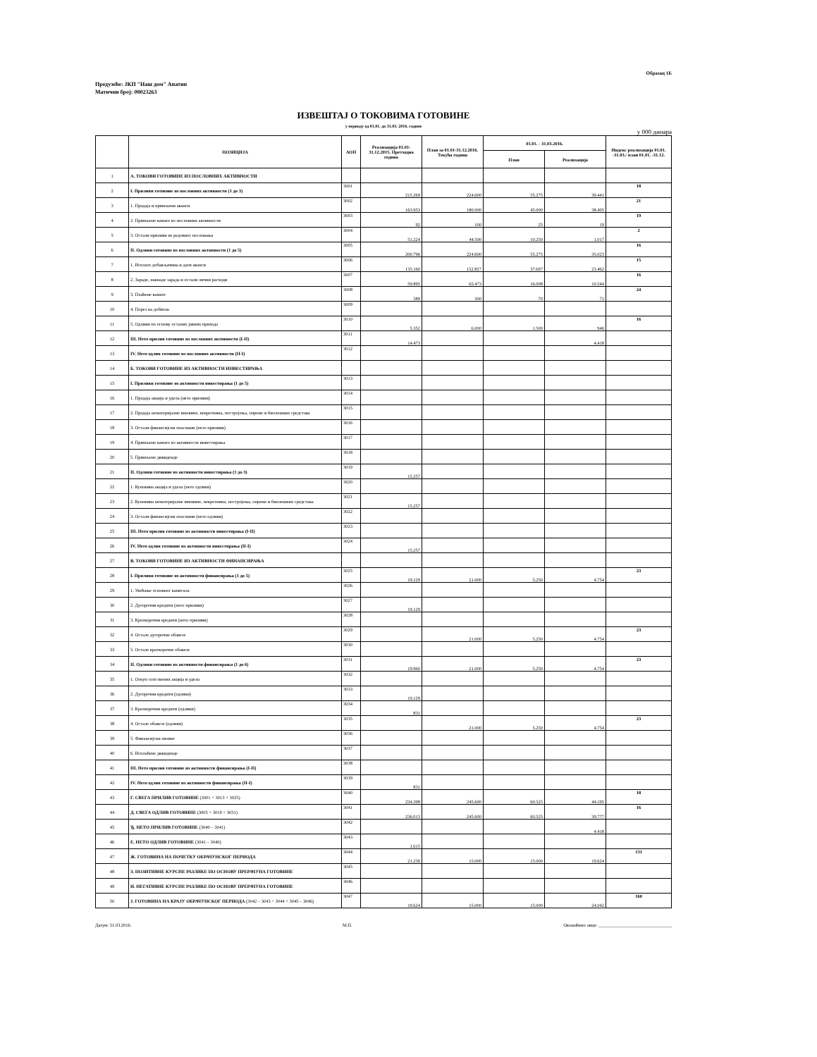Образац 1Б
Предузеће: ЈКП "Наш дом" Апатин
Матични број: 08023263
ИЗВЕШТАЈ О ТОКОВИМА ГОТОВИНЕ
у периоду од 01.01. до 31.03. 2016. године
у 000 динара
| | ПОЗИЦИЈА | АОП | Реализација 01.01-31.12.2015. Претходна година | План за 01.01-31.12.2016. Текућа година | 01.01. - 31.03.2016. | | Индекс реализација 01.01. -31.03./ план 01.01. -31.12. |
| --- | --- | --- | --- | --- | --- | --- | --- |
| | | | | | План | Реализација | |
| 1 | А. ТОКОВИ ГОТОВИНЕ ИЗ ПОСЛОВНИХ АКТИВНОСТИ | | | | | | |
| 2 | I. Приливи готовине из пословних активности (1 до 3) | 3001 | 215.269 | 224.600 | 55.275 | 39.441 | 18 |
| 3 | 1. Продаја и примљени аванси | 3002 | 163.953 | 180.000 | 45.000 | 38.405 | 21 |
| 4 | 2. Примљене камате из пословних активности | 3003 | 92 | 100 | 25 | 19 | 19 |
| 5 | 3. Остали приливи из редовног пословања | 3004 | 51.224 | 44.500 | 10.250 | 1.017 | 2 |
| 6 | II. Одливи готовине из пословних активности (1 до 5) | 3005 | 200.796 | 224.600 | 55.275 | 35.023 | 16 |
| 7 | 1. Исплате добављачима и дати аванси | 3006 | 135.160 | 152.827 | 37.697 | 23.462 | 15 |
| 8 | 2. Зараде, накнаде зарада и остали лични расходи | 3007 | 59.895 | 65.473 | 16.008 | 10.544 | 16 |
| 9 | 3. Плаћене камате | 3008 | 389 | 300 | 70 | 71 | 24 |
| 10 | 4. Порез на добитак | 3009 | | | | | |
| 11 | 5. Одливи по основу осталих јавних прихода | 3010 | 5.352 | 6.000 | 1.500 | 946 | 16 |
| 12 | III. Нето прилив готовине из пословних активности (I-II) | 3011 | 14.473 | | | 4.418 | |
| 13 | IV. Нето одлив готовине из пословних активности (II-I) | 3012 | | | | | |
| 14 | Б. ТОКОВИ ГОТОВИНЕ ИЗ АКТИВНОСТИ ИНВЕСТИРАЊА | | | | | | |
| 15 | I. Приливи готовине из активности инвестирања (1 до 5) | 3013 | | | | | |
| 16 | 1. Продаја акција и удела (нето приливи) | 3014 | | | | | |
| 17 | 2. Продаја нематеријалне имовине, некретнина, постројења, опреме и биолошких средстава | 3015 | | | | | |
| 18 | 3. Остали финансијски пласмани (нето приливи) | 3016 | | | | | |
| 19 | 4. Примљене камате из активности инвестирања | 3017 | | | | | |
| 20 | 5. Примљене дивиденде | 3018 | | | | | |
| 21 | II. Одливи готовине из активности инвестирања (1 до 3) | 3019 | 15.257 | | | | |
| 22 | 1. Куповина акција и удела (нето одливи) | 3020 | | | | | |
| 23 | 2. Куповина нематеријалне имовине, некретнина, постројења, опреме и биолошких средстава | 3021 | 15.257 | | | | |
| 24 | 3. Остали финансијски пласмани (нето одливи) | 3022 | | | | | |
| 25 | III. Нето прилив готовине из активности инвестирања (I-II) | 3023 | | | | | |
| 26 | IV. Нето одлив готовине из активности инвестирања (II-I) | 3024 | 15.257 | | | | |
| 27 | В. ТОКОВИ ГОТОВИНЕ ИЗ АКТИВНОСТИ ФИНАНСИРАЊА | | | | | | |
| 28 | I. Приливи готовине из активности финансирања (1 до 5) | 3025 | 19.129 | 21.000 | 5.250 | 4.754 | 23 |
| 29 | 1. Увећање основног капитала | 3026 | | | | | |
| 30 | 2. Дугорочни кредити (нето приливи) | 3027 | 19.129 | | | | |
| 31 | 3. Краткорочни кредити (нето приливи) | 3028 | | | | | |
| 32 | 4. Остале дугорочне обавезе | 3029 | | 21.000 | 5.250 | 4.754 | 23 |
| 33 | 5. Остале краткорочне обавезе | 3030 | | | | | |
| 34 | II. Одливи готовине из активности финансирања (1 до 6) | 3031 | 19.960 | 21.000 | 5.250 | 4.754 | 23 |
| 35 | 1. Откуп сопствених акција и удела | 3032 | | | | | |
| 36 | 2. Дугорочни кредити (одливи) | 3033 | 19.129 | | | | |
| 37 | 3. Краткорочни кредити (одливи) | 3034 | 831 | | | | |
| 38 | 4. Остале обавезе (одливи) | 3035 | | 21.000 | 5.250 | 4.754 | 23 |
| 39 | 5. Финансијски лизинг | 3036 | | | | | |
| 40 | 6. Исплаћене дивиденде | 3037 | | | | | |
| 41 | III. Нето прилив готовине из активности финансирања (I-II) | 3038 | | | | | |
| 42 | IV. Нето одлив готовине из активности финансирања (II-I) | 3039 | 831 | | | | |
| 43 | Г. СВЕГА ПРИЛИВ ГОТОВИНЕ (3001 + 3013 + 3025) | 3040 | 234.398 | 245.600 | 60.525 | 44.195 | 18 |
| 44 | Д. СВЕГА ОДЛИВ ГОТОВИНЕ (3005 + 3019 + 3031) | 3041 | 236.013 | 245.600 | 60.525 | 39.777 | 16 |
| 45 | Ђ. НЕТО ПРИЛИВ ГОТОВИНЕ (3040 – 3041) | 3042 | | | | 4.418 | |
| 46 | Е. НЕТО ОДЛИВ ГОТОВИНЕ (3041 – 3040) | 3043 | 1.615 | | | | |
| 47 | Ж. ГОТОВИНА НА ПОЧЕТКУ ОБРАЧУНСКОГ ПЕРИОДА | 3044 | 21.239 | 15.000 | 15.000 | 19.624 | 131 |
| 48 | З. ПОЗИТИВНЕ КУРСНЕ РАЗЛИКЕ ПО ОСНОВУ ПРЕРАЧУНА ГОТОВИНЕ | 3045 | | | | | |
| 49 | И. НЕГАТИВНЕ КУРСНЕ РАЗЛИКЕ ПО ОСНОВУ ПРЕРАЧУНА ГОТОВИНЕ | 3046 | | | | | |
| 50 | Ј. ГОТОВИНА НА КРАЈУ ОБРАЧУНСКОГ ПЕРИОДА (3042 – 3043 + 3044 + 3045 – 3046) | 3047 | 19.624 | 15.000 | 15.000 | 24.042 | 160 |
Датум: 31.03.2016. М.П. Овлашћено лице: ________________________________